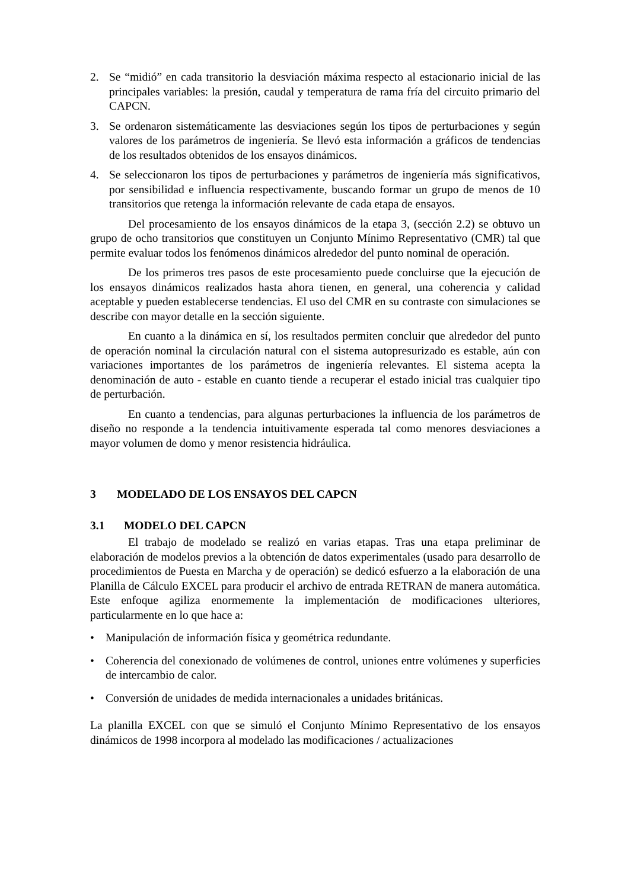2. Se “midió” en cada transitorio la desviación máxima respecto al estacionario inicial de las principales variables: la presión, caudal y temperatura de rama fría del circuito primario del CAPCN.
3. Se ordenaron sistemáticamente las desviaciones según los tipos de perturbaciones y según valores de los parámetros de ingeniería. Se llevó esta información a gráficos de tendencias de los resultados obtenidos de los ensayos dinámicos.
4. Se seleccionaron los tipos de perturbaciones y parámetros de ingeniería más significativos, por sensibilidad e influencia respectivamente, buscando formar un grupo de menos de 10 transitorios que retenga la información relevante de cada etapa de ensayos.
Del procesamiento de los ensayos dinámicos de la etapa 3, (sección 2.2) se obtuvo un grupo de ocho transitorios que constituyen un Conjunto Mínimo Representativo (CMR) tal que permite evaluar todos los fenómenos dinámicos alrededor del punto nominal de operación.
De los primeros tres pasos de este procesamiento puede concluirse que la ejecución de los ensayos dinámicos realizados hasta ahora tienen, en general, una coherencia y calidad aceptable y pueden establecerse tendencias. El uso del CMR en su contraste con simulaciones se describe con mayor detalle en la sección siguiente.
En cuanto a la dinámica en sí, los resultados permiten concluir que alrededor del punto de operación nominal la circulación natural con el sistema autopresurizado es estable, aún con variaciones importantes de los parámetros de ingeniería relevantes. El sistema acepta la denominación de auto - estable en cuanto tiende a recuperar el estado inicial tras cualquier tipo de perturbación.
En cuanto a tendencias, para algunas perturbaciones la influencia de los parámetros de diseño no responde a la tendencia intuitivamente esperada tal como menores desviaciones a mayor volumen de domo y menor resistencia hidráulica.
3 MODELADO DE LOS ENSAYOS DEL CAPCN
3.1 MODELO DEL CAPCN
El trabajo de modelado se realizó en varias etapas. Tras una etapa preliminar de elaboración de modelos previos a la obtención de datos experimentales (usado para desarrollo de procedimientos de Puesta en Marcha y de operación) se dedicó esfuerzo a la elaboración de una Planilla de Cálculo EXCEL para producir el archivo de entrada RETRAN de manera automática. Este enfoque agiliza enormemente la implementación de modificaciones ulteriores, particularmente en lo que hace a:
• Manipulación de información física y geométrica redundante.
• Coherencia del conexionado de volúmenes de control, uniones entre volúmenes y superficies de intercambio de calor.
• Conversión de unidades de medida internacionales a unidades británicas.
La planilla EXCEL con que se simuló el Conjunto Mínimo Representativo de los ensayos dinámicos de 1998 incorpora al modelado las modificaciones / actualizaciones